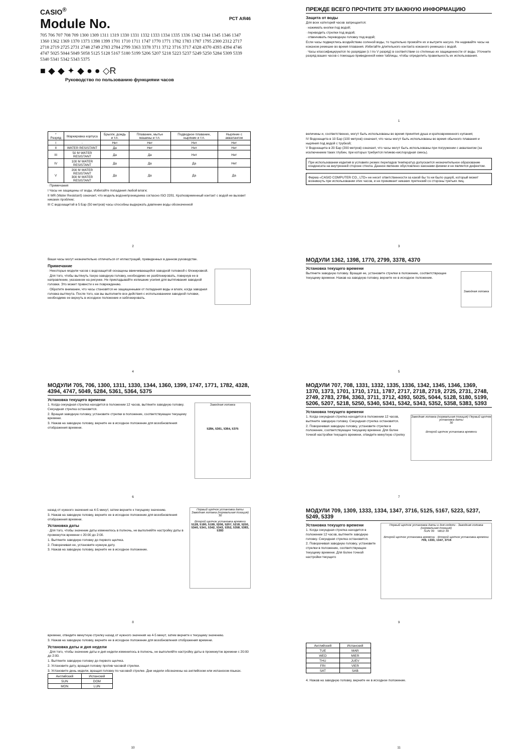CASIO<sup>®</sup>
РСТ АЯ46
Module No.
705 706 707 708 709 1300 1309 1311 1319 1330 1331 1332 1333 1334 1335 1336 1342 1344 1345 1346 1347 1360 1362 1369 1370 1373 1398 1399 1701 1710 1711 1747 1770 1771 1782 1783 1787 1795 2300 2312 2717 2718 2719 2725 2731 2748 2749 2783 2784 2799 3363 3378 3711 3712 3716 3717 4328 4370 4393 4394 4746 4747 5025 5044 5049 5058 5125 5128 5167 5180 5199 5206 5207 5218 5223 5237 5249 5250 5284 5309 5339 5340 5341 5342 5343 5375
■ ◆ ◆ ✦ ◆ ● ● ◇R
Руководство по пользованию функциями часов
ПРЕЖДЕ ВСЕГО ПРОЧТИТЕ ЭТУ ВАЖНУЮ ИНФОРМАЦИЮ
Защита от воды
Для всех категорий часов запрещается:
· нажимать кнопки под водой;
· переводить стрелки под водой;
· отвинчивать переводную головку под водой;
Если часы подверглись воздействию соленой воды, то тщательно промойте их и вытрите насухо. Не надевайте часы на кожаном ремешке во время плавания. Избегайте длительного контакта кожаного ремешка с водой.
· Часы классифицируются по разрядам (с I по V разряд) в соответствии со степенью их защищенности от воды. Уточните разряд ваших часов с помощью приведенной ниже таблицы, чтобы определить правильность их использования.
1
| * Разряд | Маркировка корпуса | Брызги, дождь и т.п. | Плавание, мытье машины и т.п. | Подводное плавание, ныряние и т.п. | Ныряние с аквалангом |
| --- | --- | --- | --- | --- | --- |
| I | - | Нет | Нет | Нет | Нет |
| II | WATER RESISTANT | Да | Нет | Нет | Нет |
| III | 50 M WATER RESISTANT | Да | Да | Нет | Нет |
| IV | 100 M WATER RESISTANT | Да | Да | Да | Нет |
| V | 200 M WATER RESISTANT 300 M WATER RESISTANT | Да | Да | Да | Да |
· Примечания
I Часы не защищены от воды. Избегайте попадания любой влаги;
II WR (Water Resistant) означает, что модель водонепроницаема согласно ISO 2281. Кратковременный контакт с водой не вызовет никаких проблем;
III С водозащитой в 5 Бар (50 метров) часы способны выдержать давление воды обозначенной
2
величины и, соответственно, могут быть использованы во время принятия душа и кратковременного купания;
IV Водозащита в 10 Бар (100 метров) означает, что часы могут быть использованы во время обычного плавания и ныряния под водой с трубкой;
V Водозащита в 20 Бар (200 метров) означает, что часы могут быть использованы при погружении с аквалангом (за исключением таких глубин, при которых требуется гелиево-кислородная смесь).
При использовании изделия в условиях резких перепадов температур допускается незначительное образование конденсата на внутренней стороне стекла. Данное явление обусловлено законами физики и не является дефектом.
Фирма «CASIO COMPUTER CO., LTD» не несет ответственности за какой бы то ни было ущерб, который может возникнуть при использовании этих часов, и не принимает никаких претензий со стороны третьих лиц.
3
Ваши часы могут незначительно отличаться от иллюстраций, приведенных в данном руководстве.
Примечание
· Некоторые модели часов с водозащитой оснащены ввинчивающейся заводной головкой с блокировкой.
· Для того, чтобы вытянуть такую заводную головку, необходимо ее разблокировать, повернув ее в направлении, указанном на рисунке. Не прикладывайте излишние усилия для вытягивания заводной головки. Это может привести к ее повреждению.
· Обратите внимание, что часы становятся не защищенными от попадания воды и влаги, когда заводная головка вытянута. После того, как вы выполните все действия с использованием заводной головки, необходимо ее вернуть в исходное положение и заблокировать.
4
МОДУЛИ 1362, 1398, 1770, 2799, 3378, 4370
Установка текущего времени
Заводная головка
Вытяните заводную головку. Вращая ее, установите стрелки в положение, соответствующее текущему времени. Нажав на заводную головку, верните ее в исходное положение.
5
МОДУЛИ 705, 706, 1300, 1311, 1330, 1344, 1360, 1399, 1747, 1771, 1782, 4328, 4394, 4747, 5049, 5284, 5361, 5364, 5375
Установка текущего времени
Заводная головка
5284, 5361, 5364, 5375
1. Когда секундная стрелка находится в положении 12 часов, вытяните заводную головку. Секундная стрелка остановится.
2. Вращая заводную головку, установите стрелки в положение, соответствующее текущему времени.
3. Нажав на заводную головку, верните ее в исходное положение для возобновления отображения времени.
6
МОДУЛИ 707, 708, 1331, 1332, 1335, 1336, 1342, 1345, 1346, 1369, 1370, 1373, 1701, 1710, 1711, 1787, 2717, 2718, 2719, 2725, 2731, 2748, 2749, 2783, 2784, 3363, 3711, 3712, 4393, 5025, 5044, 5128, 5180, 5199, 5206, 5207, 5218, 5250, 5340, 5341, 5342, 5343, 5352, 5358, 5383, 5393
Установка текущего времени
Заводная головка (нормальная позиция) Первый щелчок установка даты
30
Второй щелчок установка времени
1. Когда секундная стрелка находится в положении 12 часов, вытяните заводную головку. Секундная стрелка остановится.
2. Поворачивая заводную головку, установите стрелки в положение, соответствующее текущему времени. Для более точной настройки текущего времени, отведите минутную стрелку
7
Первый щелчок установка даты
Заводная головка (нормальная позиция)
30
Второй щелчок установка времени
5128, 5180, 5199, 5206, 5207, 5218, 5250, 5340, 5341, 5342, 5343, 5352, 5358, 5383, 5393
назад от нужного значения на 4-5 минут, затем верните к текущему значению.
3. Нажав на заводную головку, верните ее в исходное положение для возобновления отображения времени.
Установка даты
· Для того, чтобы значение даты изменилось в полночь, не выполняйте настройку даты в промежуток времени с 20:00 до 2:00.
1. Вытяните заводную головку до первого щелчка.
2. Поворачивая ее, установите нужную дату.
3. Нажав на заводную головку, верните ее в исходное положение.
8
МОДУЛИ 709, 1309, 1333, 1334, 1347, 3716, 5125, 5167, 5223, 5237, 5249, 5339
Первый щелчок установка даты и дня недели · Заводная головка (нормальная позиция)
SUN 30 WED 30
Второй щелчок установка времени · Второй щелчок установка времени
709, 1333, 1347, 3716
Установка текущего времени
1. Когда секундная стрелка находится в положении 12 часов, вытяните заводную головку. Секундная стрелка остановится.
2. Поворачивая заводную головку, установите стрелки в положение, соответствующее текущему времени. Для более точной настройки текущего
9
времени, отведите минутную стрелку назад от нужного значения на 4-5 минут, затем верните к текущему значению.
3. Нажав на заводную головку, верните ее в исходное положение для возобновления отображения времени.
Установка даты и дня недели
· Для того, чтобы значение даты и дня недели изменилось в полночь, не выполняйте настройку даты в промежуток времени с 20:00 до 2:00.
1. Вытяните заводную головку до первого щелчка.
2. Установите дату, вращая головку против часовой стрелки.
3. Установите день недели, вращая головку по часовой стрелке. Дни недели обозначены на английском или испанском языках.
| Английский | Испанский |
| --- | --- |
| SUN | DOM |
| MON | LUN |
10
| Английский | Испанский |
| --- | --- |
| TUE | MAR |
| WED | MIER |
| THU | JUEV |
| FRI | VIER |
| SAT | SAB |
4. Нажав на заводную головку, верните ее в исходное положение.
11